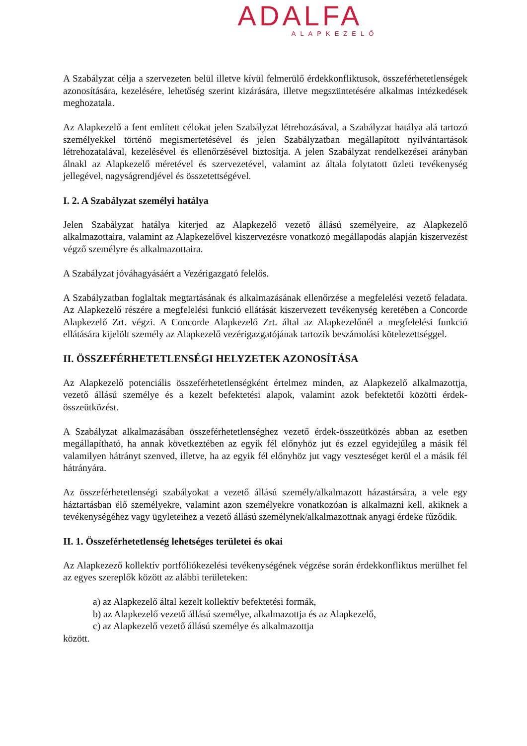ADALFA
ALAPKEZELŐ
A Szabályzat célja a szervezeten belül illetve kívül felmerülő érdekkonfliktusok, összeférhetetlenségek azonosítására, kezelésére, lehetőség szerint kizárására, illetve megszüntetésére alkalmas intézkedések meghozatala.
Az Alapkezelő a fent említett célokat jelen Szabályzat létrehozásával, a Szabályzat hatálya alá tartozó személyekkel történő megismertetésével és jelen Szabályzatban megállapított nyilvántartások létrehozatalával, kezelésével és ellenőrzésével biztosítja. A jelen Szabályzat rendelkezései arányban álnakl az Alapkezelő méretével és szervezetével, valamint az általa folytatott üzleti tevékenység jellegével, nagyságrendjével és összetettségével.
I. 2. A Szabályzat személyi hatálya
Jelen Szabályzat hatálya kiterjed az Alapkezelő vezető állású személyeire, az Alapkezelő alkalmazottaira, valamint az Alapkezelővel kiszervezésre vonatkozó megállapodás alapján kiszervezést végző személyre és alkalmazottaira.
A Szabályzat jóváhagyásáért a Vezérigazgató felelős.
A Szabályzatban foglaltak megtartásának és alkalmazásának ellenőrzése a megfelelési vezető feladata. Az Alapkezelő részére a megfelelési funkció ellátását kiszervezett tevékenység keretében a Concorde Alapkezelő Zrt. végzi. A Concorde Alapkezelő Zrt. által az Alapkezelőnél a megfelelési funkció ellátására kijelölt személy az Alapkezelő vezérigazgatójának tartozik beszámolási kötelezettséggel.
II. ÖSSZEFÉRHETETLENSÉGI HELYZETEK AZONOSÍTÁSA
Az Alapkezelő potenciális összeférhetetlenségként értelmez minden, az Alapkezelő alkalmazottja, vezető állású személye és a kezelt befektetési alapok, valamint azok befektetői közötti érdek-összeütközést.
A Szabályzat alkalmazásában összeférhetetlenséghez vezető érdek-összeütközés abban az esetben megállapítható, ha annak következtében az egyik fél előnyhöz jut és ezzel egyidejűleg a másik fél valamilyen hátrányt szenved, illetve, ha az egyik fél előnyhöz jut vagy veszteséget kerül el a másik fél hátrányára.
Az összeférhetetlenségi szabályokat a vezető állású személy/alkalmazott házastársára, a vele egy háztartásban élő személyekre, valamint azon személyekre vonatkozóan is alkalmazni kell, akiknek a tevékenységéhez vagy ügyleteihez a vezető állású személynek/alkalmazottnak anyagi érdeke fűződik.
II. 1. Összeférhetetlenség lehetséges területei és okai
Az Alapkezező kollektív portfóliókezelési tevékenységének végzése során érdekkonfliktus merülhet fel az egyes szereplők között az alábbi területeken:
a) az Alapkezelő által kezelt kollektív befektetési formák,
b) az Alapkezelő vezető állású személye, alkalmazottja és az Alapkezelő,
c) az Alapkezelő vezető állású személye és alkalmazottja
között.